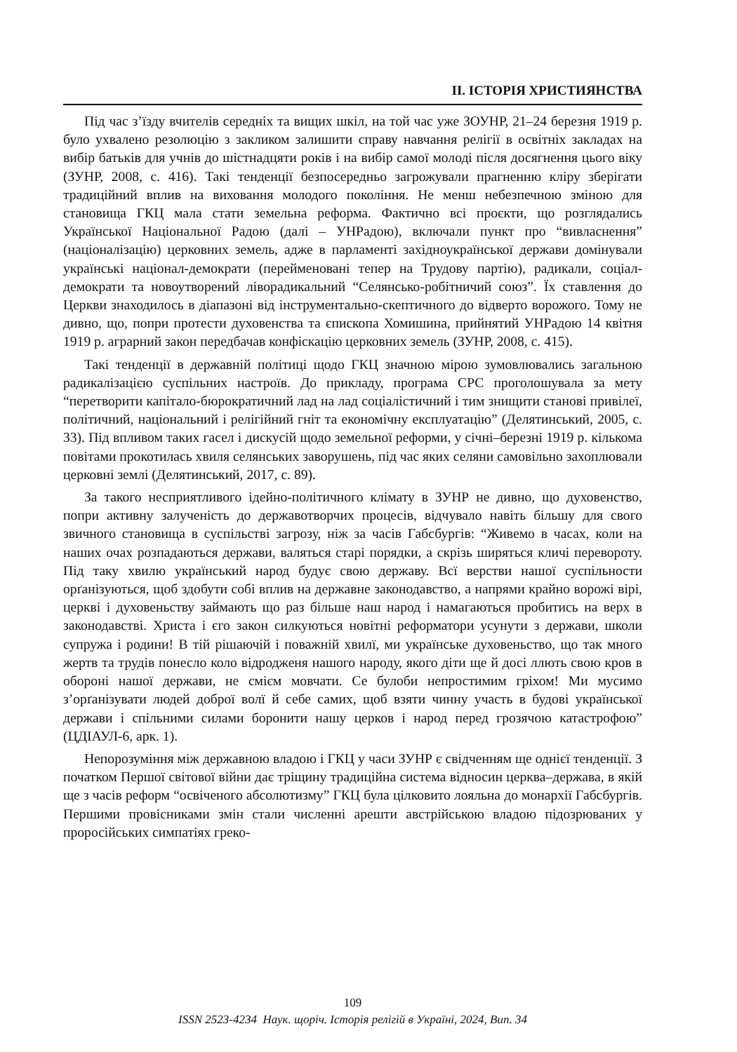ІІ. ІСТОРІЯ ХРИСТИЯНСТВА
Під час з’їзду вчителів середніх та вищих шкіл, на той час уже ЗОУНР, 21–24 березня 1919 р. було ухвалено резолюцію з закликом залишити справу навчання релігії в освітніх закладах на вибір батьків для учнів до шістнадцяти років і на вибір самої молоді після досягнення цього віку (ЗУНР, 2008, с. 416). Такі тенденції безпосередньо загрожували прагненню кліру зберігати традиційний вплив на виховання молодого покоління. Не менш небезпечною зміною для становища ГКЦ мала стати земельна реформа. Фактично всі проєкти, що розглядались Української Національної Радою (далі – УНРадою), включали пункт про “вивласнення” (націоналізацію) церковних земель, адже в парламенті західноукраїнської держави домінували українські націонал-демократи (перейменовані тепер на Трудову партію), радикали, соціал-демократи та новоутворений ліворадикальний “Селянсько-робітничий союз”. Їх ставлення до Церкви знаходилось в діапазоні від інструментально-скептичного до відверто ворожого. Тому не дивно, що, попри протести духовенства та єпископа Хомишина, прийнятий УНРадою 14 квітня 1919 р. аграрний закон передбачав конфіскацію церковних земель (ЗУНР, 2008, с. 415).
Такі тенденції в державній політиці щодо ГКЦ значною мірою зумовлювались загальною радикалізацією суспільних настроїв. До прикладу, програма СРС проголошувала за мету “перетворити капітало-бюрократичний лад на лад соціалістичний і тим знищити станові привілеї, політичний, національний і релігійний гніт та економічну експлуатацію” (Делятинський, 2005, с. 33). Під впливом таких гасел і дискусій щодо земельної реформи, у січні–березні 1919 р. кількома повітами прокотилась хвиля селянських заворушень, під час яких селяни самовільно захоплювали церковні землі (Делятинський, 2017, с. 89).
За такого несприятливого ідейно-політичного клімату в ЗУНР не дивно, що духовенство, попри активну залученість до державотворчих процесів, відчувало навіть більшу для свого звичного становища в суспільстві загрозу, ніж за часів Габсбургів: “Живемо в часах, коли на наших очах розпадаються держави, валяться старі порядки, а скрізь ширяться кличі перевороту. Під таку хвилю український народ будує свою державу. Всї верстви нашої суспільности орґанізуються, щоб здобути собі вплив на державне законодавство, а напрями крайно ворожі вірі, церкві і духовеньству займають що раз більше наш народ і намагаються пробитись на верх в законодавстві. Христа і єго закон силкуються новітні реформатори усунути з держави, школи супружа і родини! В тій рішаючій і поважній хвилї, ми українське духовеньство, що так много жертв та трудів понесло коло відродженя нашого народу, якого діти ще й досі ллють свою кров в обороні нашої держави, не смієм мовчати. Се булоби непростимим гріхом! Ми мусимо з’орґанізувати людей доброї волї й себе самих, щоб взяти чинну участь в будові української держави і спільними силами боронити нашу церков і народ перед грозячою катастрофою” (ЦДІАУЛ-6, арк. 1).
Непорозуміння між державною владою і ГКЦ у часи ЗУНР є свідченням ще однієї тенденції. З початком Першої світової війни дає тріщину традиційна система відносин церква–держава, в якій ще з часів реформ “освіченого абсолютизму” ГКЦ була цілковито лояльна до монархії Габсбургів. Першими провісниками змін стали численні арешти австрійською владою підозрюваних у проросійських симпатіях греко-
109
ISSN 2523-4234 Наук. щоріч. Історія релігій в Україні, 2024, Вип. 34